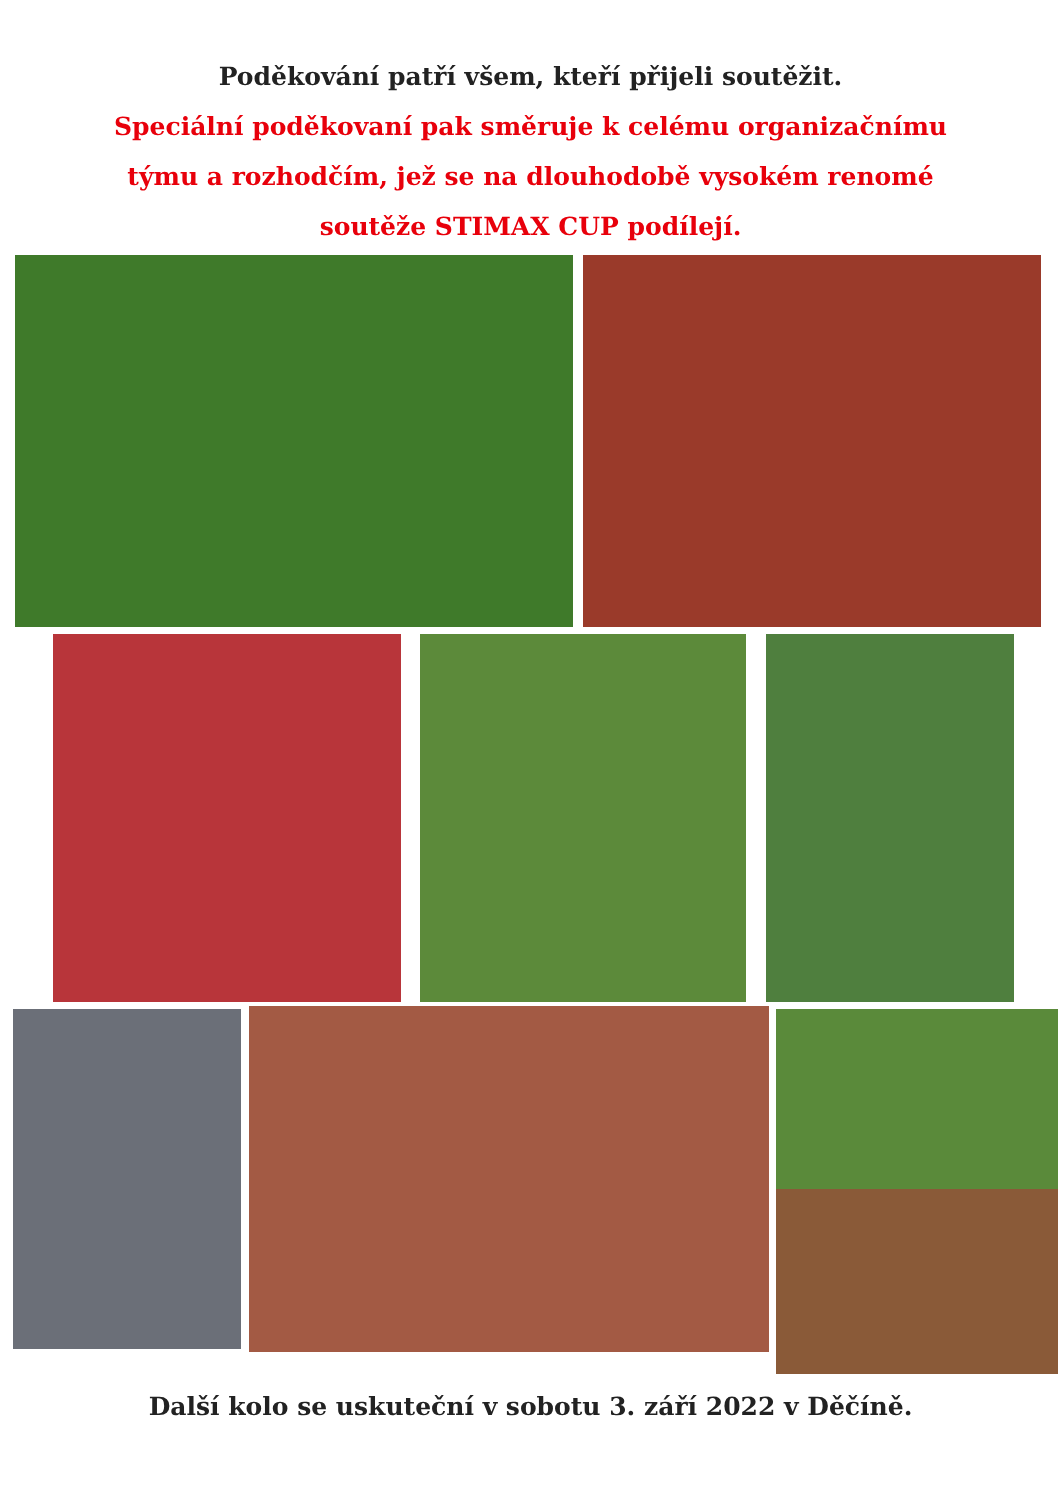Poděkování patří všem, kteří přijeli soutěžit.
Speciální poděkovaní pak směruje k celému organizačnímu
týmu a rozhodčím, jež se na dlouhodobě vysokém renomé
soutěže STIMAX CUP podílejí.
Další kolo se uskuteční v sobotu 3. září 2022 v Děčíně.